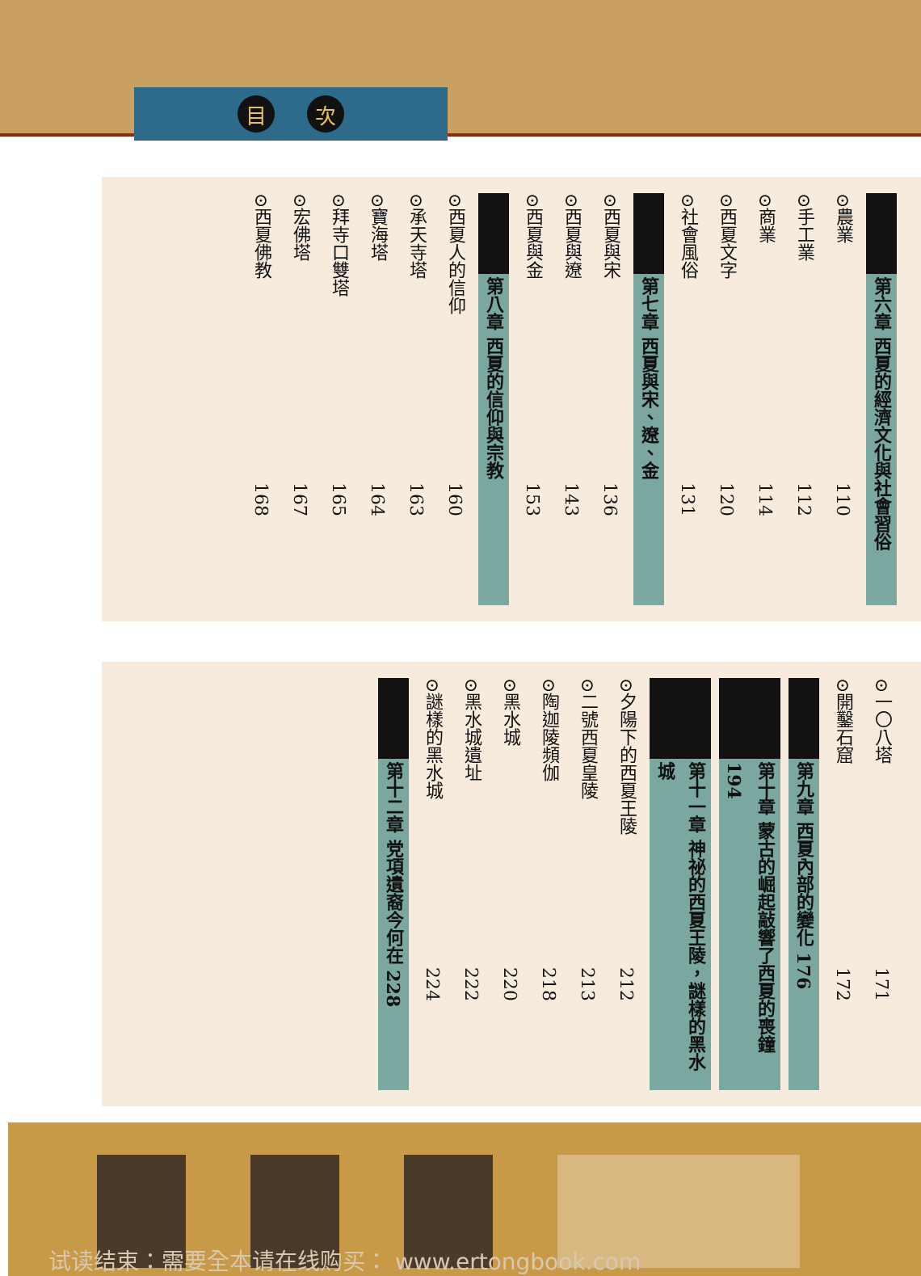目次
第六章 西夏的經濟文化與社會習俗
⊙農業 110
⊙手工業 112
⊙商業 114
⊙西夏文字 120
⊙社會風俗 131
第七章 西夏與宋、遼、金
⊙西夏與宋 136
⊙西夏與遼 143
⊙西夏與金 153
第八章 西夏的信仰與宗教
⊙西夏人的信仰 160
⊙承天寺塔 163
⊙寶海塔 164
⊙拜寺口雙塔 165
⊙宏佛塔 167
⊙西夏佛教 168
⊙一〇八塔 171
⊙開鑿石窟 172
第九章 西夏內部的變化 176
第十章 蒙古的崛起敲響了西夏的喪鐘 194
第十一章 神祕的西夏王陵，謎樣的黑水城
⊙夕陽下的西夏王陵 212
⊙二號西夏皇陵 213
⊙陶迦陵頻伽 218
⊙黑水城 220
⊙黑水城遺址 222
⊙謎樣的黑水城 224
第十二章 党項遺裔今何在 228
试读结束：需要全本请在线购买： www.ertongbook.com